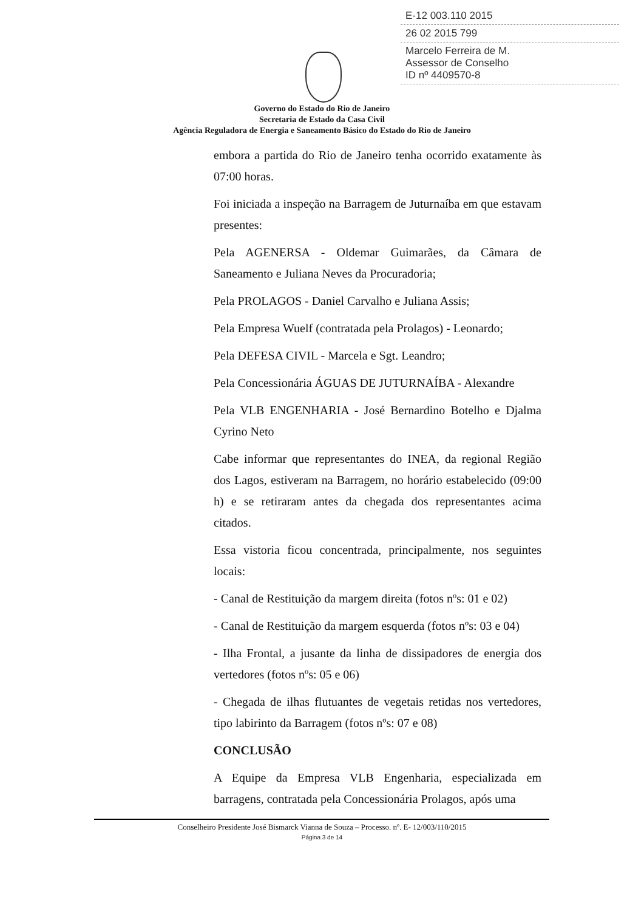E-12 003.110 2015
26 02 2015 799
Marcelo Ferreira de M.
Assessor de Conselho
ID nº 4409570-8
Governo do Estado do Rio de Janeiro
Secretaria de Estado da Casa Civil
Agência Reguladora de Energia e Saneamento Básico do Estado do Rio de Janeiro
embora a partida do Rio de Janeiro tenha ocorrido exatamente às 07:00 horas.
Foi iniciada a inspeção na Barragem de Juturnaíba em que estavam presentes:
Pela AGENERSA - Oldemar Guimarães, da Câmara de Saneamento e Juliana Neves da Procuradoria;
Pela PROLAGOS - Daniel Carvalho e Juliana Assis;
Pela Empresa Wuelf (contratada pela Prolagos) - Leonardo;
Pela DEFESA CIVIL - Marcela e Sgt. Leandro;
Pela Concessionária ÁGUAS DE JUTURNAÍBA - Alexandre
Pela VLB ENGENHARIA - José Bernardino Botelho e Djalma Cyrino Neto
Cabe informar que representantes do INEA, da regional Região dos Lagos, estiveram na Barragem, no horário estabelecido (09:00 h) e se retiraram antes da chegada dos representantes acima citados.
Essa vistoria ficou concentrada, principalmente, nos seguintes locais:
- Canal de Restituição da margem direita (fotos nºs: 01 e 02)
- Canal de Restituição da margem esquerda (fotos nºs: 03 e 04)
- Ilha Frontal, a jusante da linha de dissipadores de energia dos vertedores (fotos nºs: 05 e 06)
- Chegada de ilhas flutuantes de vegetais retidas nos vertedores, tipo labirinto da Barragem (fotos nºs: 07 e 08)
CONCLUSÃO
A Equipe da Empresa VLB Engenharia, especializada em barragens, contratada pela Concessionária Prolagos, após uma
Conselheiro Presidente José Bismarck Vianna de Souza – Processo. nº. E- 12/003/110/2015
Página 3 de 14